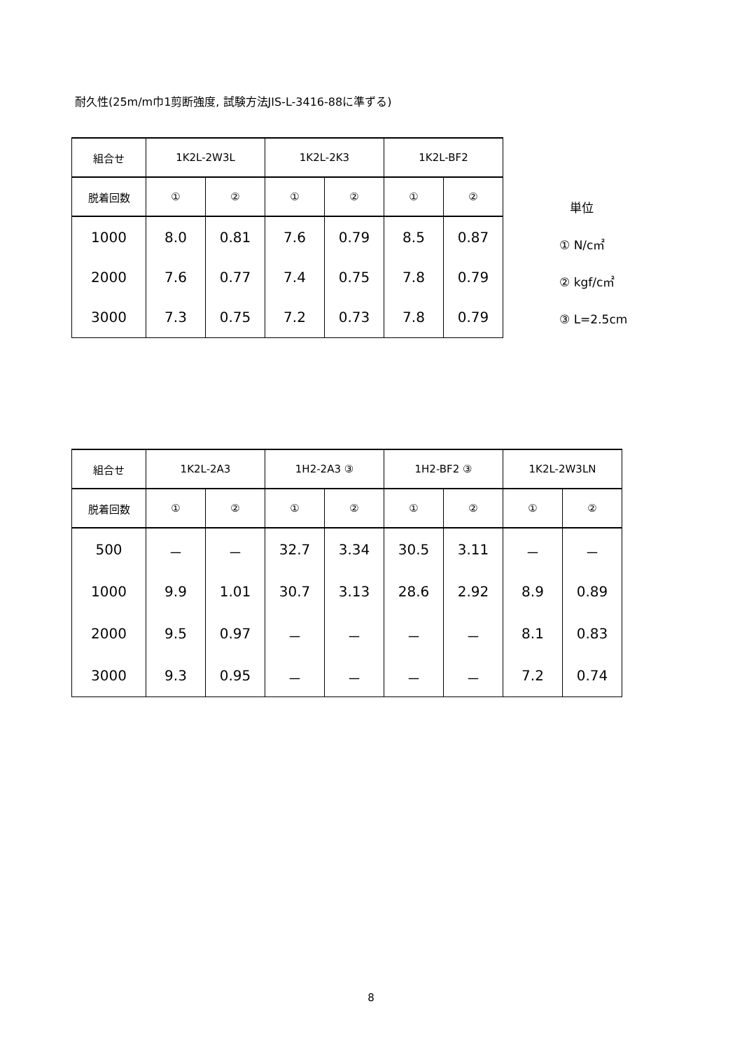耐久性(25m/m巾1剪断強度, 試験方法JIS-L-3416-88に準ずる)
| 組合せ | 1K2L-2W3L | | 1K2L-2K3 | | 1K2L-BF2 | |
| --- | --- | --- | --- | --- | --- | --- |
| 脱着回数 | ① | ② | ① | ② | ① | ② |
| 1000 | 8.0 | 0.81 | 7.6 | 0.79 | 8.5 | 0.87 |
| 2000 | 7.6 | 0.77 | 7.4 | 0.75 | 7.8 | 0.79 |
| 3000 | 7.3 | 0.75 | 7.2 | 0.73 | 7.8 | 0.79 |
単位
① N/c㎡
② kgf/c㎡
③ L=2.5cm
| 組合せ | 1K2L-2A3 | | 1H2-2A3 ③ | | 1H2-BF2 ③ | | 1K2L-2W3LN | |
| --- | --- | --- | --- | --- | --- | --- | --- | --- |
| 脱着回数 | ① | ② | ① | ② | ① | ② | ① | ② |
| 500 | － | － | 32.7 | 3.34 | 30.5 | 3.11 | － | － |
| 1000 | 9.9 | 1.01 | 30.7 | 3.13 | 28.6 | 2.92 | 8.9 | 0.89 |
| 2000 | 9.5 | 0.97 | － | － | － | － | 8.1 | 0.83 |
| 3000 | 9.3 | 0.95 | － | － | － | － | 7.2 | 0.74 |
8